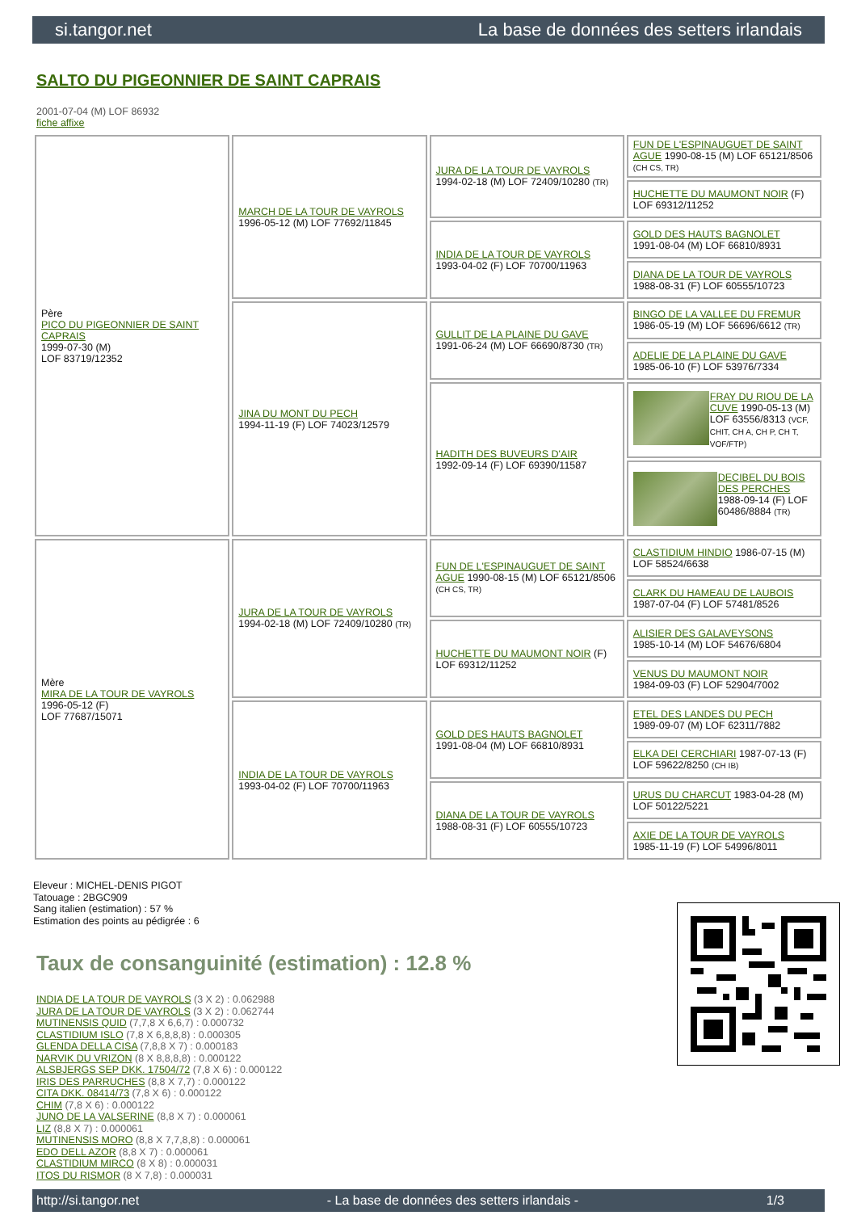si.tangor.net La base de données des setters irlandais
SALTO DU PIGEONNIER DE SAINT CAPRAIS
2001-07-04 (M) LOF 86932
fiche affixe
| Père PICO DU PIGEONNIER DE SAINT CAPRAIS 1999-07-30 (M) LOF 83719/12352 | MARCH DE LA TOUR DE VAYROLS 1996-05-12 (M) LOF 77692/11845 | JURA DE LA TOUR DE VAYROLS 1994-02-18 (M) LOF 72409/10280 (TR) | FUN DE L'ESPINAUGUET DE SAINT AGUE 1990-08-15 (M) LOF 65121/8506 (CH CS, TR) |
| | | | HUCHETTE DU MAUMONT NOIR (F) LOF 69312/11252 |
| | | INDIA DE LA TOUR DE VAYROLS 1993-04-02 (F) LOF 70700/11963 | GOLD DES HAUTS BAGNOLET 1991-08-04 (M) LOF 66810/8931 |
| | | | DIANA DE LA TOUR DE VAYROLS 1988-08-31 (F) LOF 60555/10723 |
| | JINA DU MONT DU PECH 1994-11-19 (F) LOF 74023/12579 | GULLIT DE LA PLAINE DU GAVE 1991-06-24 (M) LOF 66690/8730 (TR) | BINGO DE LA VALLEE DU FREMUR 1986-05-19 (M) LOF 56696/6612 (TR) |
| | | | ADELIE DE LA PLAINE DU GAVE 1985-06-10 (F) LOF 53976/7334 |
| | | HADITH DES BUVEURS D'AIR 1992-09-14 (F) LOF 69390/11587 | FRAY DU RIOU DE LA CUVE 1990-05-13 (M) LOF 63556/8313 (VCF, CHIT, CH A, CH P, CH T, VOF/FTP) |
| | | | DECIBEL DU BOIS DES PERCHES 1988-09-14 (F) LOF 60486/8884 (TR) |
| Mère MIRA DE LA TOUR DE VAYROLS 1996-05-12 (F) LOF 77687/15071 | JURA DE LA TOUR DE VAYROLS 1994-02-18 (M) LOF 72409/10280 (TR) | FUN DE L'ESPINAUGUET DE SAINT AGUE 1990-08-15 (M) LOF 65121/8506 (CH CS, TR) | CLASTIDIUM HINDIO 1986-07-15 (M) LOF 58524/6638 |
| | | | CLARK DU HAMEAU DE LAUBOIS 1987-07-04 (F) LOF 57481/8526 |
| | | HUCHETTE DU MAUMONT NOIR (F) LOF 69312/11252 | ALISIER DES GALAVEYSONS 1985-10-14 (M) LOF 54676/6804 |
| | | | VENUS DU MAUMONT NOIR 1984-09-03 (F) LOF 52904/7002 |
| | INDIA DE LA TOUR DE VAYROLS 1993-04-02 (F) LOF 70700/11963 | GOLD DES HAUTS BAGNOLET 1991-08-04 (M) LOF 66810/8931 | ETEL DES LANDES DU PECH 1989-09-07 (M) LOF 62311/7882 |
| | | | ELKA DEI CERCHIARI 1987-07-13 (F) LOF 59622/8250 (CH IB) |
| | | DIANA DE LA TOUR DE VAYROLS 1988-08-31 (F) LOF 60555/10723 | URUS DU CHARCUT 1983-04-28 (M) LOF 50122/5221 |
| | | | AXIE DE LA TOUR DE VAYROLS 1985-11-19 (F) LOF 54996/8011 |
Eleveur : MICHEL-DENIS PIGOT
Tatouage : 2BGC909
Sang italien (estimation) : 57 %
Estimation des points au pédigrée : 6
Taux de consanguinité (estimation) : 12.8 %
INDIA DE LA TOUR DE VAYROLS (3 X 2) : 0.062988
JURA DE LA TOUR DE VAYROLS (3 X 2) : 0.062744
MUTINENSIS QUID (7,7,8 X 6,6,7) : 0.000732
CLASTIDIUM ISLO (7,8 X 6,8,8,8) : 0.000305
GLENDA DELLA CISA (7,8,8 X 7) : 0.000183
NARVIK DU VRIZON (8 X 8,8,8,8) : 0.000122
ALSBJERGS SEP DKK. 17504/72 (7,8 X 6) : 0.000122
IRIS DES PARRUCHES (8,8 X 7,7) : 0.000122
CITA DKK. 08414/73 (7,8 X 6) : 0.000122
CHIM (7,8 X 6) : 0.000122
JUNO DE LA VALSERINE (8,8 X 7) : 0.000061
LIZ (8,8 X 7) : 0.000061
MUTINENSIS MORO (8,8 X 7,7,8,8) : 0.000061
EDO DELL AZOR (8,8 X 7) : 0.000061
CLASTIDIUM MIRCO (8 X 8) : 0.000031
ITOS DU RISMOR (8 X 7,8) : 0.000031
http://si.tangor.net - La base de données des setters irlandais - 1/3